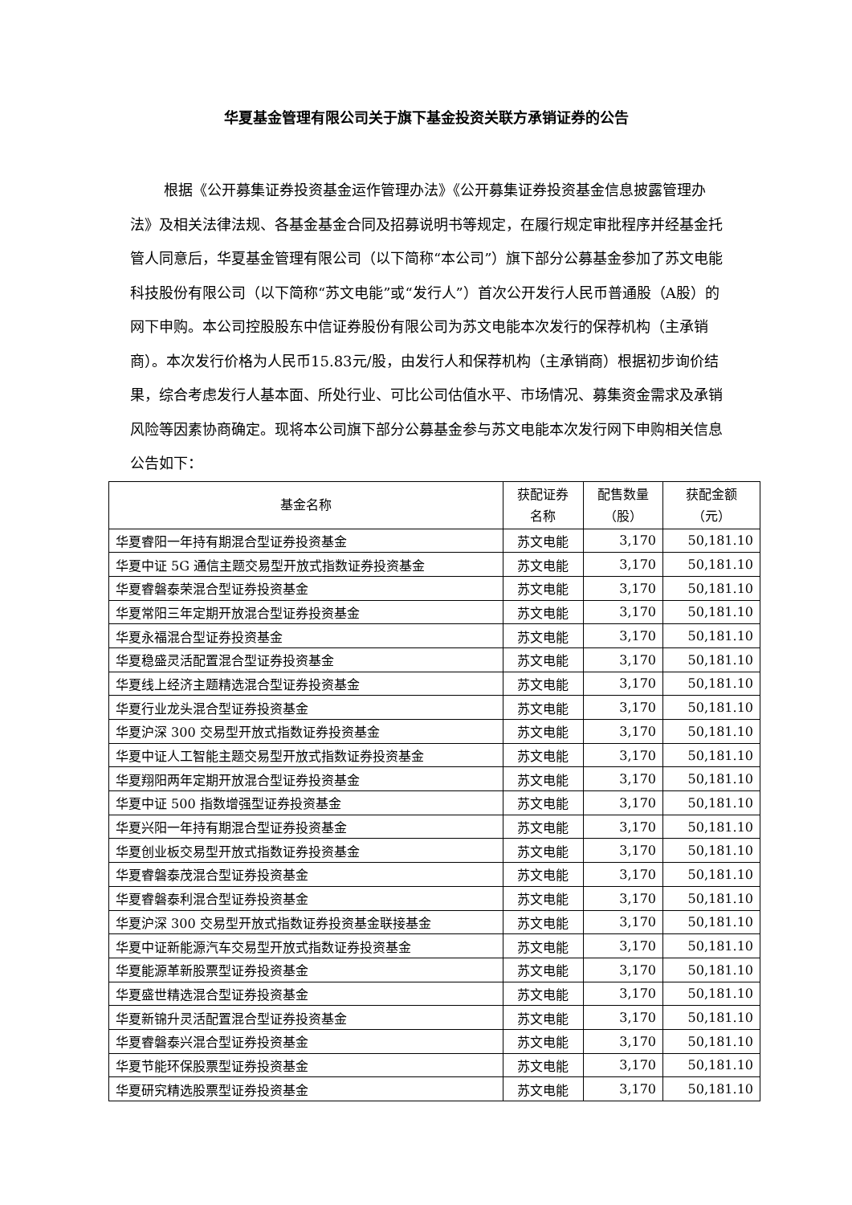华夏基金管理有限公司关于旗下基金投资关联方承销证券的公告
根据《公开募集证券投资基金运作管理办法》《公开募集证券投资基金信息披露管理办法》及相关法律法规、各基金基金合同及招募说明书等规定，在履行规定审批程序并经基金托管人同意后，华夏基金管理有限公司（以下简称“本公司”）旗下部分公募基金参加了苏文电能科技股份有限公司（以下简称“苏文电能”或“发行人”）首次公开发行人民币普通股（A股）的网下申购。本公司控股股东中信证券股份有限公司为苏文电能本次发行的保荐机构（主承销商）。本次发行价格为人民币15.83元/股，由发行人和保荐机构（主承销商）根据初步询价结果，综合考虑发行人基本面、所处行业、可比公司估值水平、市场情况、募集资金需求及承销风险等因素协商确定。现将本公司旗下部分公募基金参与苏文电能本次发行网下申购相关信息公告如下：
| 基金名称 | 获配证券 名称 | 配售数量 （股） | 获配金额 （元） |
| --- | --- | --- | --- |
| 华夏睿阳一年持有期混合型证券投资基金 | 苏文电能 | 3,170 | 50,181.10 |
| 华夏中证 5G 通信主题交易型开放式指数证券投资基金 | 苏文电能 | 3,170 | 50,181.10 |
| 华夏睿磐泰荣混合型证券投资基金 | 苏文电能 | 3,170 | 50,181.10 |
| 华夏常阳三年定期开放混合型证券投资基金 | 苏文电能 | 3,170 | 50,181.10 |
| 华夏永福混合型证券投资基金 | 苏文电能 | 3,170 | 50,181.10 |
| 华夏稳盛灵活配置混合型证券投资基金 | 苏文电能 | 3,170 | 50,181.10 |
| 华夏线上经济主题精选混合型证券投资基金 | 苏文电能 | 3,170 | 50,181.10 |
| 华夏行业龙头混合型证券投资基金 | 苏文电能 | 3,170 | 50,181.10 |
| 华夏沪深 300 交易型开放式指数证券投资基金 | 苏文电能 | 3,170 | 50,181.10 |
| 华夏中证人工智能主题交易型开放式指数证券投资基金 | 苏文电能 | 3,170 | 50,181.10 |
| 华夏翔阳两年定期开放混合型证券投资基金 | 苏文电能 | 3,170 | 50,181.10 |
| 华夏中证 500 指数增强型证券投资基金 | 苏文电能 | 3,170 | 50,181.10 |
| 华夏兴阳一年持有期混合型证券投资基金 | 苏文电能 | 3,170 | 50,181.10 |
| 华夏创业板交易型开放式指数证券投资基金 | 苏文电能 | 3,170 | 50,181.10 |
| 华夏睿磐泰茂混合型证券投资基金 | 苏文电能 | 3,170 | 50,181.10 |
| 华夏睿磐泰利混合型证券投资基金 | 苏文电能 | 3,170 | 50,181.10 |
| 华夏沪深 300 交易型开放式指数证券投资基金联接基金 | 苏文电能 | 3,170 | 50,181.10 |
| 华夏中证新能源汽车交易型开放式指数证券投资基金 | 苏文电能 | 3,170 | 50,181.10 |
| 华夏能源革新股票型证券投资基金 | 苏文电能 | 3,170 | 50,181.10 |
| 华夏盛世精选混合型证券投资基金 | 苏文电能 | 3,170 | 50,181.10 |
| 华夏新锦升灵活配置混合型证券投资基金 | 苏文电能 | 3,170 | 50,181.10 |
| 华夏睿磐泰兴混合型证券投资基金 | 苏文电能 | 3,170 | 50,181.10 |
| 华夏节能环保股票型证券投资基金 | 苏文电能 | 3,170 | 50,181.10 |
| 华夏研究精选股票型证券投资基金 | 苏文电能 | 3,170 | 50,181.10 |